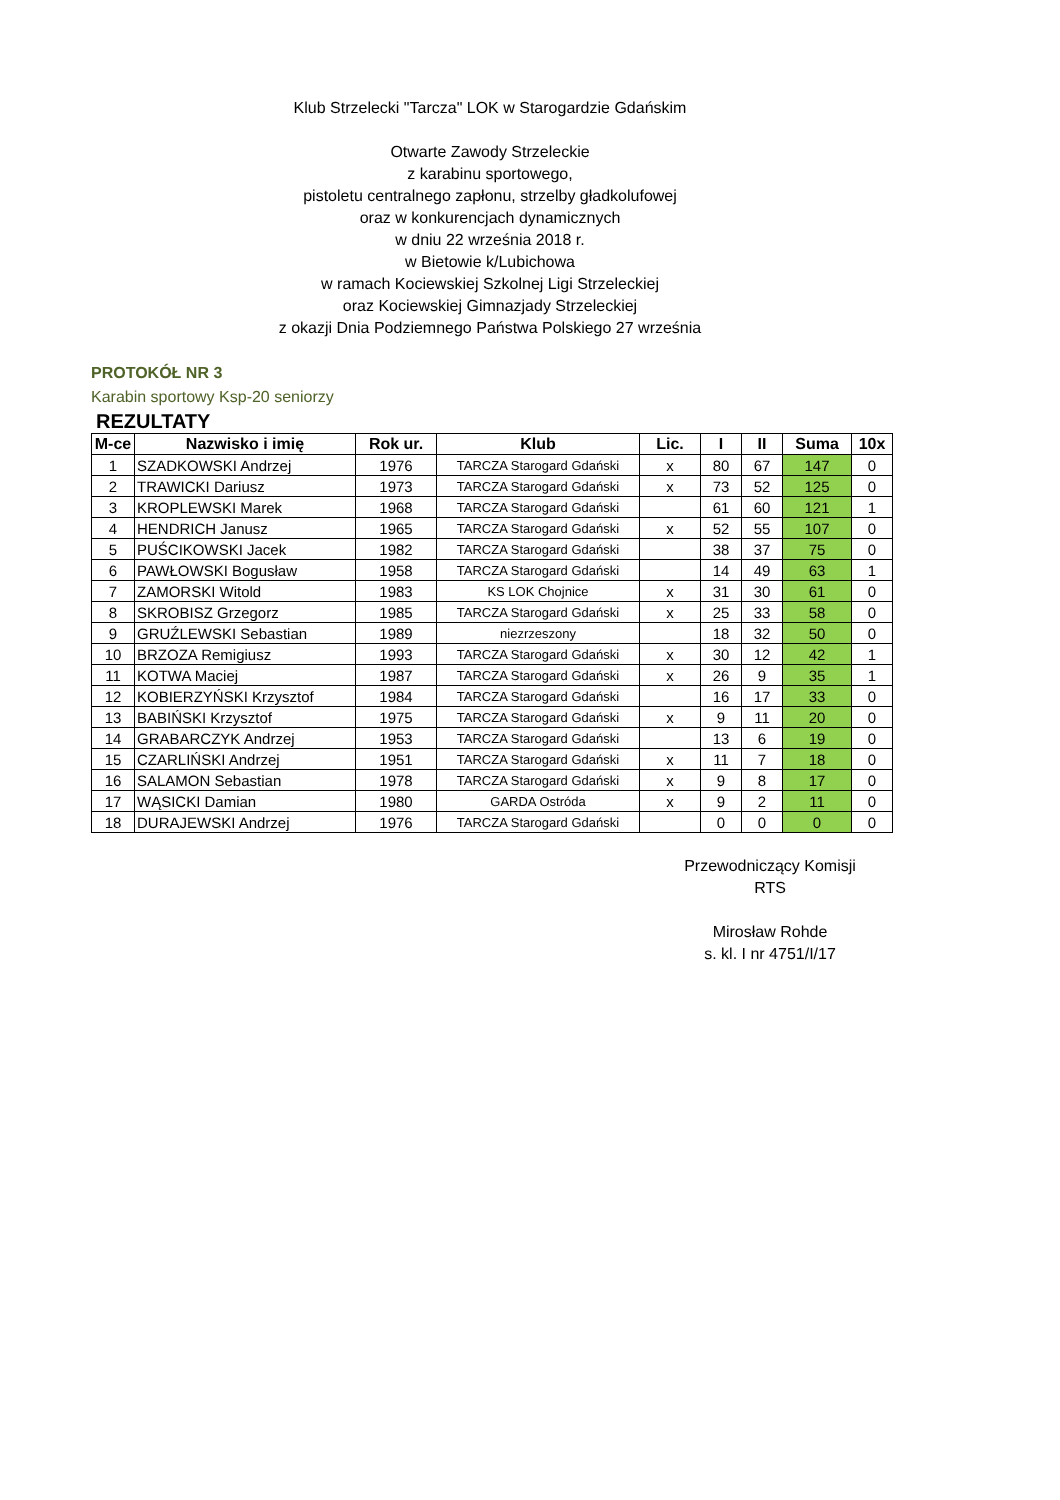Klub Strzelecki "Tarcza" LOK w Starogardzie Gdańskim
Otwarte Zawody Strzeleckie
z karabinu sportowego,
pistoletu centralnego zapłonu, strzelby gładkolufowej
oraz w konkurencjach dynamicznych
w dniu 22 września 2018 r.
w Bietowie k/Lubichowa
w ramach Kociewskiej Szkolnej Ligi Strzeleckiej
oraz Kociewskiej Gimnazjady Strzeleckiej
z okazji Dnia Podziemnego Państwa Polskiego 27 września
PROTOKÓŁ NR 3
Karabin sportowy Ksp-20 seniorzy
REZULTATY
| M-ce | Nazwisko i imię | Rok ur. | Klub | Lic. | I | II | Suma | 10x |
| --- | --- | --- | --- | --- | --- | --- | --- | --- |
| 1 | SZADKOWSKI Andrzej | 1976 | TARCZA Starogard Gdański | x | 80 | 67 | 147 | 0 |
| 2 | TRAWICKI Dariusz | 1973 | TARCZA Starogard Gdański | x | 73 | 52 | 125 | 0 |
| 3 | KROPLEWSKI Marek | 1968 | TARCZA Starogard Gdański | | 61 | 60 | 121 | 1 |
| 4 | HENDRICH Janusz | 1965 | TARCZA Starogard Gdański | x | 52 | 55 | 107 | 0 |
| 5 | PUŚCIKOWSKI Jacek | 1982 | TARCZA Starogard Gdański | | 38 | 37 | 75 | 0 |
| 6 | PAWŁOWSKI Bogusław | 1958 | TARCZA Starogard Gdański | | 14 | 49 | 63 | 1 |
| 7 | ZAMORSKI Witold | 1983 | KS LOK Chojnice | x | 31 | 30 | 61 | 0 |
| 8 | SKROBISZ Grzegorz | 1985 | TARCZA Starogard Gdański | x | 25 | 33 | 58 | 0 |
| 9 | GRUŹLEWSKI Sebastian | 1989 | niezrzeszony | | 18 | 32 | 50 | 0 |
| 10 | BRZOZA Remigiusz | 1993 | TARCZA Starogard Gdański | x | 30 | 12 | 42 | 1 |
| 11 | KOTWA Maciej | 1987 | TARCZA Starogard Gdański | x | 26 | 9 | 35 | 1 |
| 12 | KOBIERZYŃSKI Krzysztof | 1984 | TARCZA Starogard Gdański | | 16 | 17 | 33 | 0 |
| 13 | BABIŃSKI Krzysztof | 1975 | TARCZA Starogard Gdański | x | 9 | 11 | 20 | 0 |
| 14 | GRABARCZYK Andrzej | 1953 | TARCZA Starogard Gdański | | 13 | 6 | 19 | 0 |
| 15 | CZARLIŃSKI Andrzej | 1951 | TARCZA Starogard Gdański | x | 11 | 7 | 18 | 0 |
| 16 | SALAMON Sebastian | 1978 | TARCZA Starogard Gdański | x | 9 | 8 | 17 | 0 |
| 17 | WĄSICKI Damian | 1980 | GARDA Ostróda | x | 9 | 2 | 11 | 0 |
| 18 | DURAJEWSKI Andrzej | 1976 | TARCZA Starogard Gdański | | 0 | 0 | 0 | 0 |
Przewodniczący Komisji
RTS
Mirosław Rohde
s. kl. I nr 4751/I/17